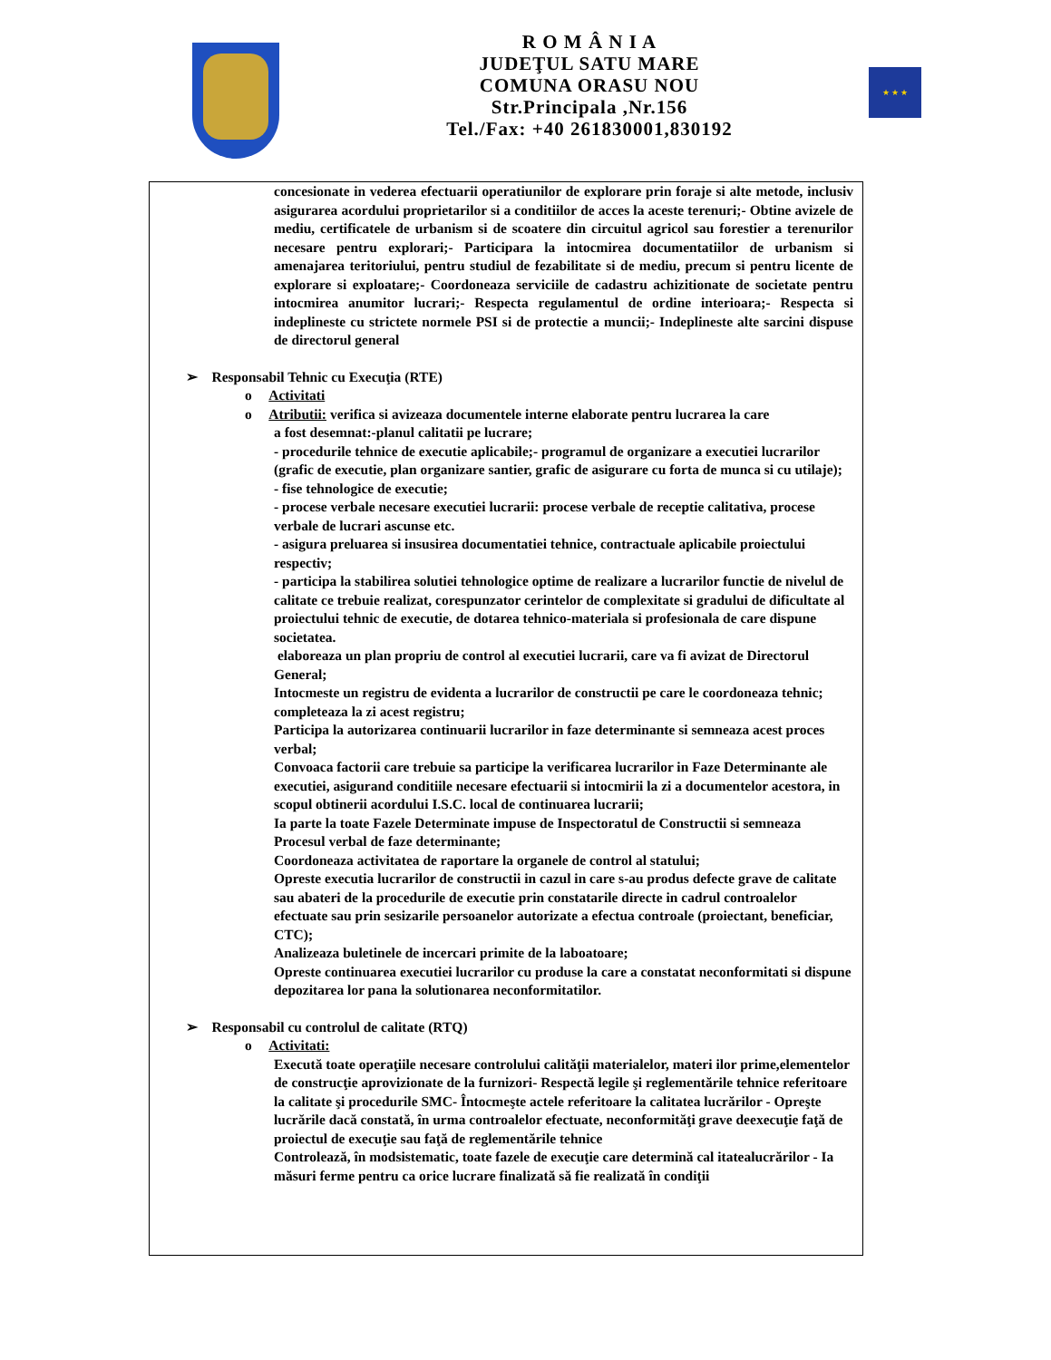R O M Â N I A
JUDEŢUL SATU MARE
COMUNA ORASU NOU
Str.Principala ,Nr.156
Tel./Fax: +40 261830001,830192
★ ★ ★
concesionate in vederea efectuarii operatiunilor de explorare prin foraje si alte metode, inclusiv asigurarea acordului proprietarilor si a conditiilor de acces la aceste terenuri;- Obtine avizele de mediu, certificatele de urbanism si de scoatere din circuitul agricol sau forestier a terenurilor necesare pentru explorari;- Participara la intocmirea documentatiilor de urbanism si amenajarea teritoriului, pentru studiul de fezabilitate si de mediu, precum si pentru licente de explorare si exploatare;- Coordoneaza serviciile de cadastru achizitionate de societate pentru intocmirea anumitor lucrari;- Respecta regulamentul de ordine interioara;- Respecta si indeplineste cu strictete normele PSI si de protectie a muncii;- Indeplineste alte sarcini dispuse de directorul general
➢ Responsabil Tehnic cu Execuţia (RTE)
o Activitati
o Atributii: verifica si avizeaza documentele interne elaborate pentru lucrarea la care
a fost desemnat:-planul calitatii pe lucrare;
- procedurile tehnice de executie aplicabile;- programul de organizare a executiei lucrarilor (grafic de executie, plan organizare santier, grafic de asigurare cu forta de munca si cu utilaje);
- fise tehnologice de executie;
- procese verbale necesare executiei lucrarii: procese verbale de receptie calitativa, procese verbale de lucrari ascunse etc.
- asigura preluarea si insusirea documentatiei tehnice, contractuale aplicabile proiectului respectiv;
- participa la stabilirea solutiei tehnologice optime de realizare a lucrarilor functie de nivelul de calitate ce trebuie realizat, corespunzator cerintelor de complexitate si gradului de dificultate al proiectului tehnic de executie, de dotarea tehnico-materiala si profesionala de care dispune societatea.
elaboreaza un plan propriu de control al executiei lucrarii, care va fi avizat de Directorul General;
Intocmeste un registru de evidenta a lucrarilor de constructii pe care le coordoneaza tehnic; completeaza la zi acest registru;
Participa la autorizarea continuarii lucrarilor in faze determinante si semneaza acest proces verbal;
Convoaca factorii care trebuie sa participe la verificarea lucrarilor in Faze Determinante ale executiei, asigurand conditiile necesare efectuarii si intocmirii la zi a documentelor acestora, in scopul obtinerii acordului I.S.C. local de continuarea lucrarii;
Ia parte la toate Fazele Determinate impuse de Inspectoratul de Constructii si semneaza Procesul verbal de faze determinante;
Coordoneaza activitatea de raportare la organele de control al statului;
Opreste executia lucrarilor de constructii in cazul in care s-au produs defecte grave de calitate sau abateri de la procedurile de executie prin constatarile directe in cadrul controalelor efectuate sau prin sesizarile persoanelor autorizate a efectua controale (proiectant, beneficiar, CTC);
Analizeaza buletinele de incercari primite de la laboatoare;
Opreste continuarea executiei lucrarilor cu produse la care a constatat neconformitati si dispune depozitarea lor pana la solutionarea neconformitatilor.
➢ Responsabil cu controlul de calitate (RTQ)
o Activitati:
Execută toate operaţiile necesare controlului calităţii materialelor, materi ilor prime,elementelor de construcţie aprovizionate de la furnizori- Respectă legile şi reglementările tehnice referitoare la calitate şi procedurile SMC- Întocmeşte actele referitoare la calitatea lucrărilor - Opreşte lucrările dacă constată, în urma controalelor efectuate, neconformităţi grave deexecuţie faţă de proiectul de execuţie sau faţă de reglementările tehnice
Controlează, în modsistematic, toate fazele de execuţie care determină cal itatealucrărilor - Ia măsuri ferme pentru ca orice lucrare finalizată să fie realizată în condiţii